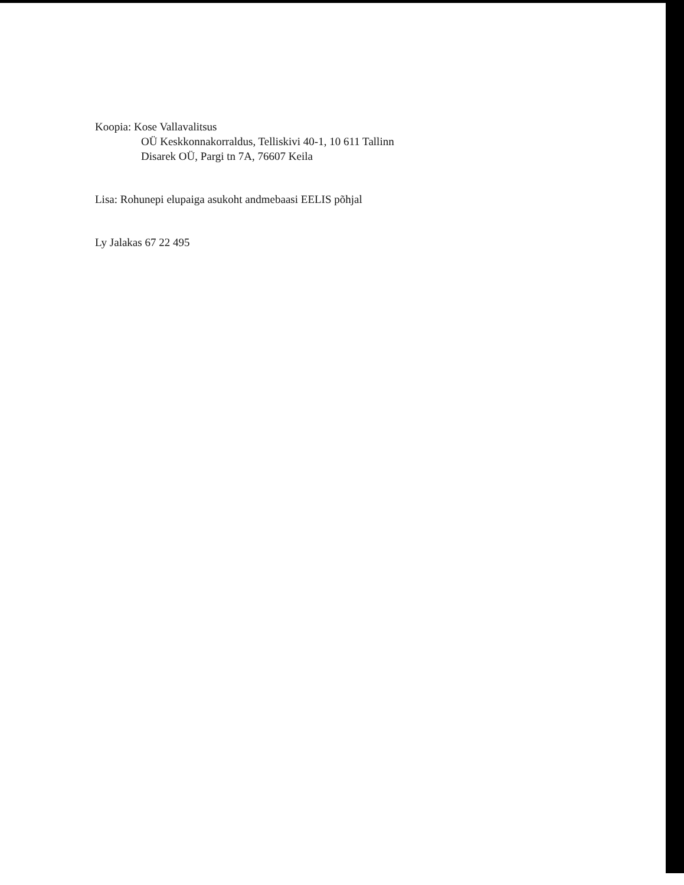Koopia: Kose Vallavalitsus
OÜ Keskkonnakorraldus, Telliskivi 40-1, 10 611 Tallinn
Disarek OÜ, Pargi tn 7A, 76607 Keila
Lisa: Rohunepi elupaiga asukoht andmebaasi EELIS põhjal
Ly Jalakas 67 22 495